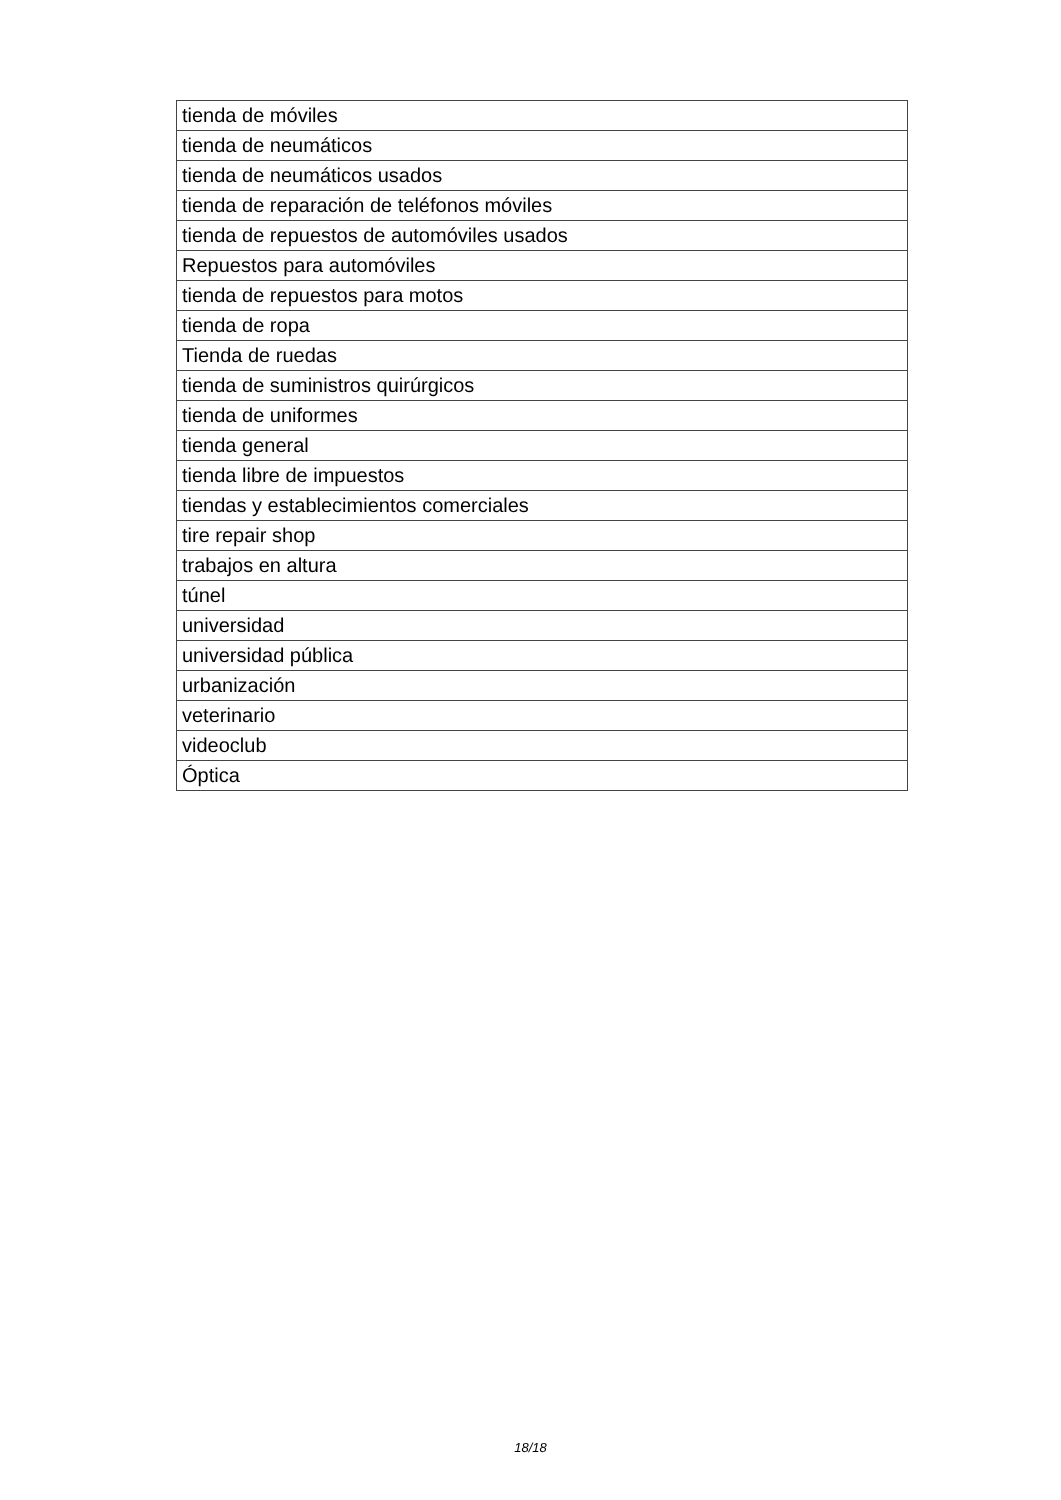| tienda de móviles |
| tienda de neumáticos |
| tienda de neumáticos usados |
| tienda de reparación de teléfonos móviles |
| tienda de repuestos de automóviles usados |
| Repuestos para automóviles |
| tienda de repuestos para motos |
| tienda de ropa |
| Tienda de ruedas |
| tienda de suministros quirúrgicos |
| tienda de uniformes |
| tienda general |
| tienda libre de impuestos |
| tiendas y establecimientos comerciales |
| tire repair shop |
| trabajos en altura |
| túnel |
| universidad |
| universidad pública |
| urbanización |
| veterinario |
| videoclub |
| Óptica |
18/18